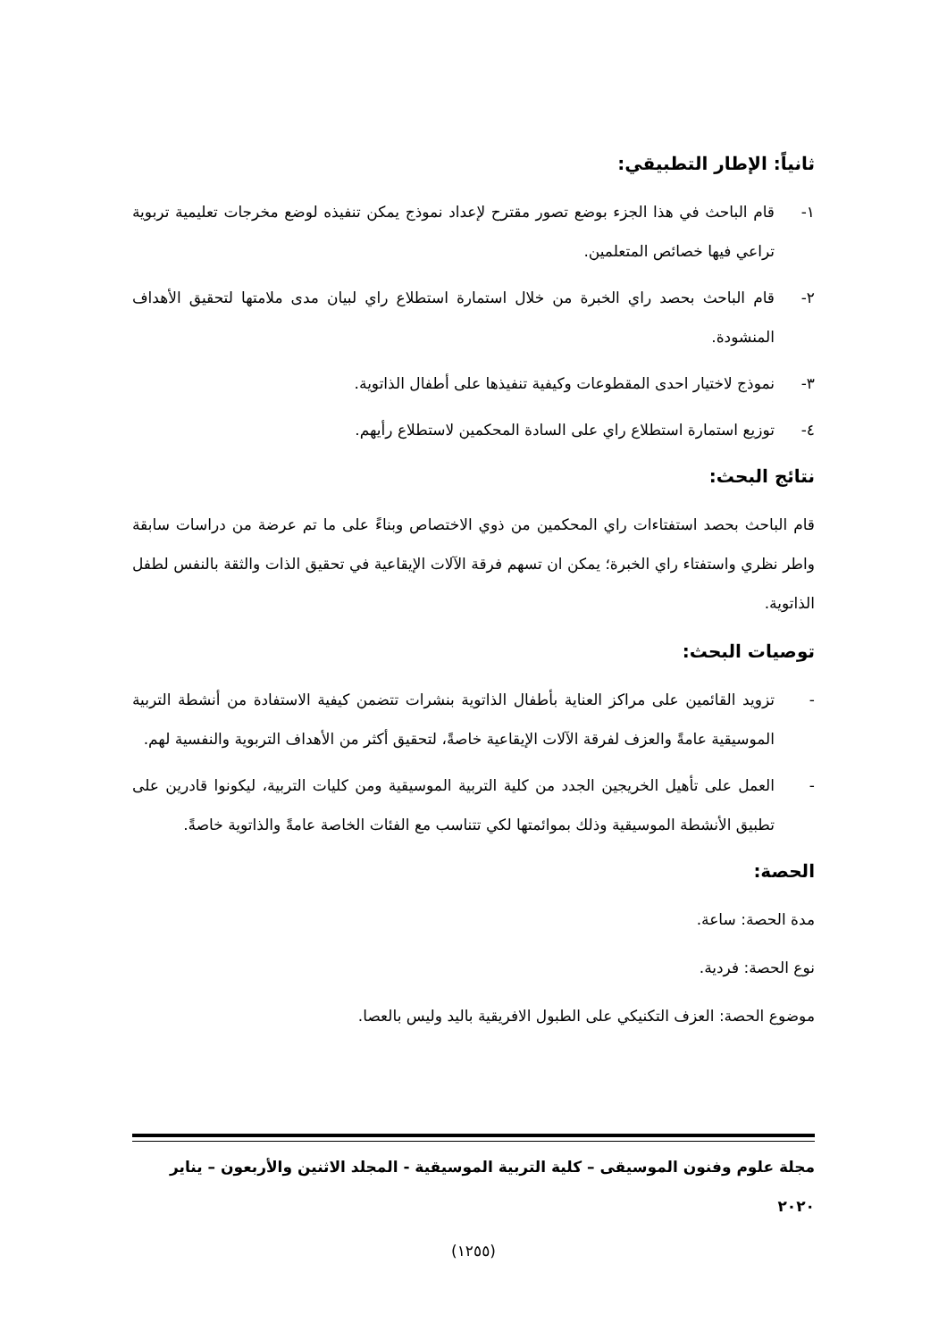ثانياً: الإطار التطبيقي:
١- قام الباحث في هذا الجزء بوضع تصور مقترح لإعداد نموذج يمكن تنفيذه لوضع مخرجات تعليمية تربوية تراعي فيها خصائص المتعلمين.
٢- قام الباحث بحصد راي الخبرة من خلال استمارة استطلاع راي لبيان مدى ملامتها لتحقيق الأهداف المنشودة.
٣- نموذج لاختيار احدى المقطوعات وكيفية تنفيذها على أطفال الذاتوية.
٤- توزيع استمارة استطلاع راي على السادة المحكمين لاستطلاع رأيهم.
نتائج البحث:
قام الباحث بحصد استفتاءات راي المحكمين من ذوي الاختصاص وبناءً على ما تم عرضة من دراسات سابقة واطر نظري واستفتاء راي الخبرة؛ يمكن ان تسهم فرقة الآلات الإيقاعية في تحقيق الذات والثقة بالنفس لطفل الذاتوية.
توصيات البحث:
- تزويد القائمين على مراكز العناية بأطفال الذاتوية بنشرات تتضمن كيفية الاستفادة من أنشطة التربية الموسيقية عامةً والعزف لفرقة الآلات الإيقاعية خاصةً، لتحقيق أكثر من الأهداف التربوية والنفسية لهم.
- العمل على تأهيل الخريجين الجدد من كلية التربية الموسيقية ومن كليات التربية، ليكونوا قادرين على تطبيق الأنشطة الموسيقية وذلك بموائمتها لكي تتناسب مع الفئات الخاصة عامةً والذاتوية خاصةً.
الحصة:
مدة الحصة: ساعة.
نوع الحصة: فردية.
موضوع الحصة: العزف التكنيكي على الطبول الافريقية باليد وليس بالعصا.
مجلة علوم وفنون الموسيقى – كلية التربية الموسيقية - المجلد الاثنين والأربعون – يناير ٢٠٢٠
(١٢٥٥)